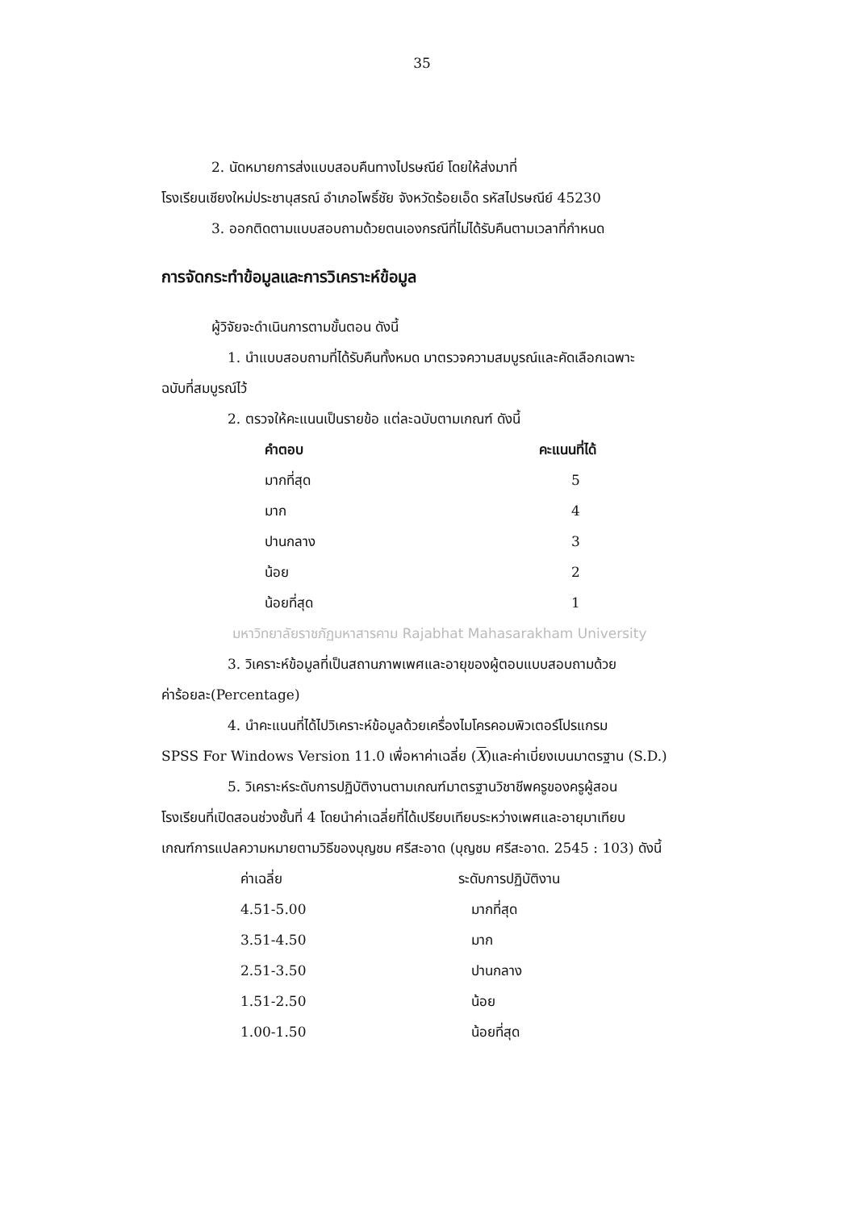35
2. นัดหมายการส่งแบบสอบคืนทางไปรษณีย์ โดยให้ส่งมาที่
โรงเรียนเชียงใหม่ประชานุสรณ์ อำเภอโพธิ์ชัย จังหวัดร้อยเอ็ด รหัสไปรษณีย์ 45230
3. ออกติดตามแบบสอบถามด้วยตนเองกรณีที่ไม่ได้รับคืนตามเวลาที่กำหนด
การจัดกระทำข้อมูลและการวิเคราะห์ข้อมูล
ผู้วิจัยจะดำเนินการตามขั้นตอน ดังนี้
1. นำแบบสอบถามที่ได้รับคืนทั้งหมด มาตรวจความสมบูรณ์และคัดเลือกเฉพาะ
ฉบับที่สมบูรณ์ไว้
2. ตรวจให้คะแนนเป็นรายข้อ แต่ละฉบับตามเกณฑ์ ดังนี้
| คำตอบ | คะแนนที่ได้ |
| --- | --- |
| มากที่สุด | 5 |
| มาก | 4 |
| ปานกลาง | 3 |
| น้อย | 2 |
| น้อยที่สุด | 1 |
มหาวิทยาลัยราชภัฏมหาสารคาม Rajabhat Mahasarakham University
3. วิเคราะห์ข้อมูลที่เป็นสถานภาพเพศและอายุของผู้ตอบแบบสอบถามด้วย
ค่าร้อยละ(Percentage)
4. นำคะแนนที่ได้ไปวิเคราะห์ข้อมูลด้วยเครื่องไมโครคอมพิวเตอร์โปรแกรม
SPSS For Windows Version 11.0 เพื่อหาค่าเฉลี่ย (X)และค่าเบี่ยงเบนมาตรฐาน (S.D.)
5. วิเคราะห์ระดับการปฏิบัติงานตามเกณฑ์มาตรฐานวิชาชีพครูของครูผู้สอน
โรงเรียนที่เปิดสอนช่วงชั้นที่ 4 โดยนำค่าเฉลี่ยที่ได้เปรียบเทียบระหว่างเพศและอายุมาเทียบ
เกณฑ์การแปลความหมายตามวิธีของบุญชม ศรีสะอาด (บุญชม ศรีสะอาด. 2545 : 103) ดังนี้
| ค่าเฉลี่ย | ระดับการปฏิบัติงาน |
| --- | --- |
| 4.51-5.00 | มากที่สุด |
| 3.51-4.50 | มาก |
| 2.51-3.50 | ปานกลาง |
| 1.51-2.50 | น้อย |
| 1.00-1.50 | น้อยที่สุด |